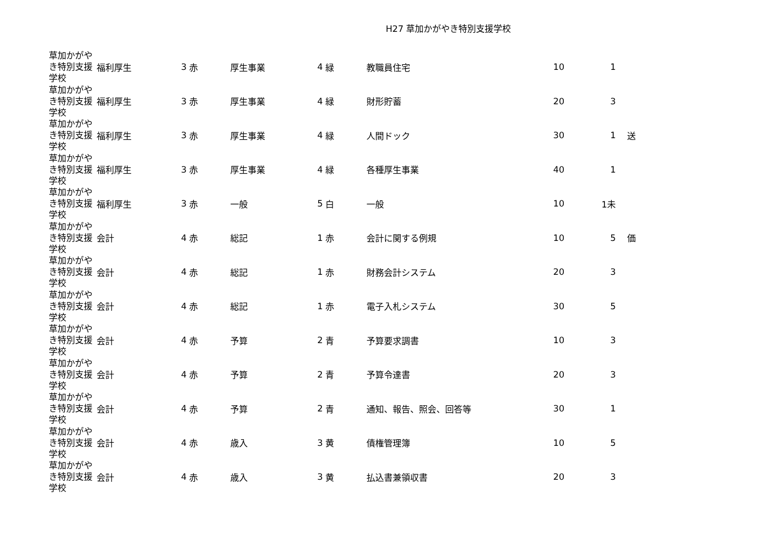H27 草加かがやき特別支援学校
| 草加かがやき特別支援学校 | 福利厚生 | 3 | 赤 | 厚生事業 | 4 | 緑 | 教職員住宅 | 10 | 1 | |
| 草加かがやき特別支援学校 | 福利厚生 | 3 | 赤 | 厚生事業 | 4 | 緑 | 財形貯蓄 | 20 | 3 | |
| 草加かがやき特別支援学校 | 福利厚生 | 3 | 赤 | 厚生事業 | 4 | 緑 | 人間ドック | 30 | 1 | 送 |
| 草加かがやき特別支援学校 | 福利厚生 | 3 | 赤 | 厚生事業 | 4 | 緑 | 各種厚生事業 | 40 | 1 | |
| 草加かがやき特別支援学校 | 福利厚生 | 3 | 赤 | 一般 | 5 | 白 | 一般 | 10 | 1未 | |
| 草加かがやき特別支援学校 | 会計 | 4 | 赤 | 総記 | 1 | 赤 | 会計に関する例規 | 10 | 5 | 価 |
| 草加かがやき特別支援学校 | 会計 | 4 | 赤 | 総記 | 1 | 赤 | 財務会計システム | 20 | 3 | |
| 草加かがやき特別支援学校 | 会計 | 4 | 赤 | 総記 | 1 | 赤 | 電子入札システム | 30 | 5 | |
| 草加かがやき特別支援学校 | 会計 | 4 | 赤 | 予算 | 2 | 青 | 予算要求調書 | 10 | 3 | |
| 草加かがやき特別支援学校 | 会計 | 4 | 赤 | 予算 | 2 | 青 | 予算令達書 | 20 | 3 | |
| 草加かがやき特別支援学校 | 会計 | 4 | 赤 | 予算 | 2 | 青 | 通知、報告、照会、回答等 | 30 | 1 | |
| 草加かがやき特別支援学校 | 会計 | 4 | 赤 | 歳入 | 3 | 黄 | 債権管理簿 | 10 | 5 | |
| 草加かがやき特別支援学校 | 会計 | 4 | 赤 | 歳入 | 3 | 黄 | 払込書兼領収書 | 20 | 3 | |